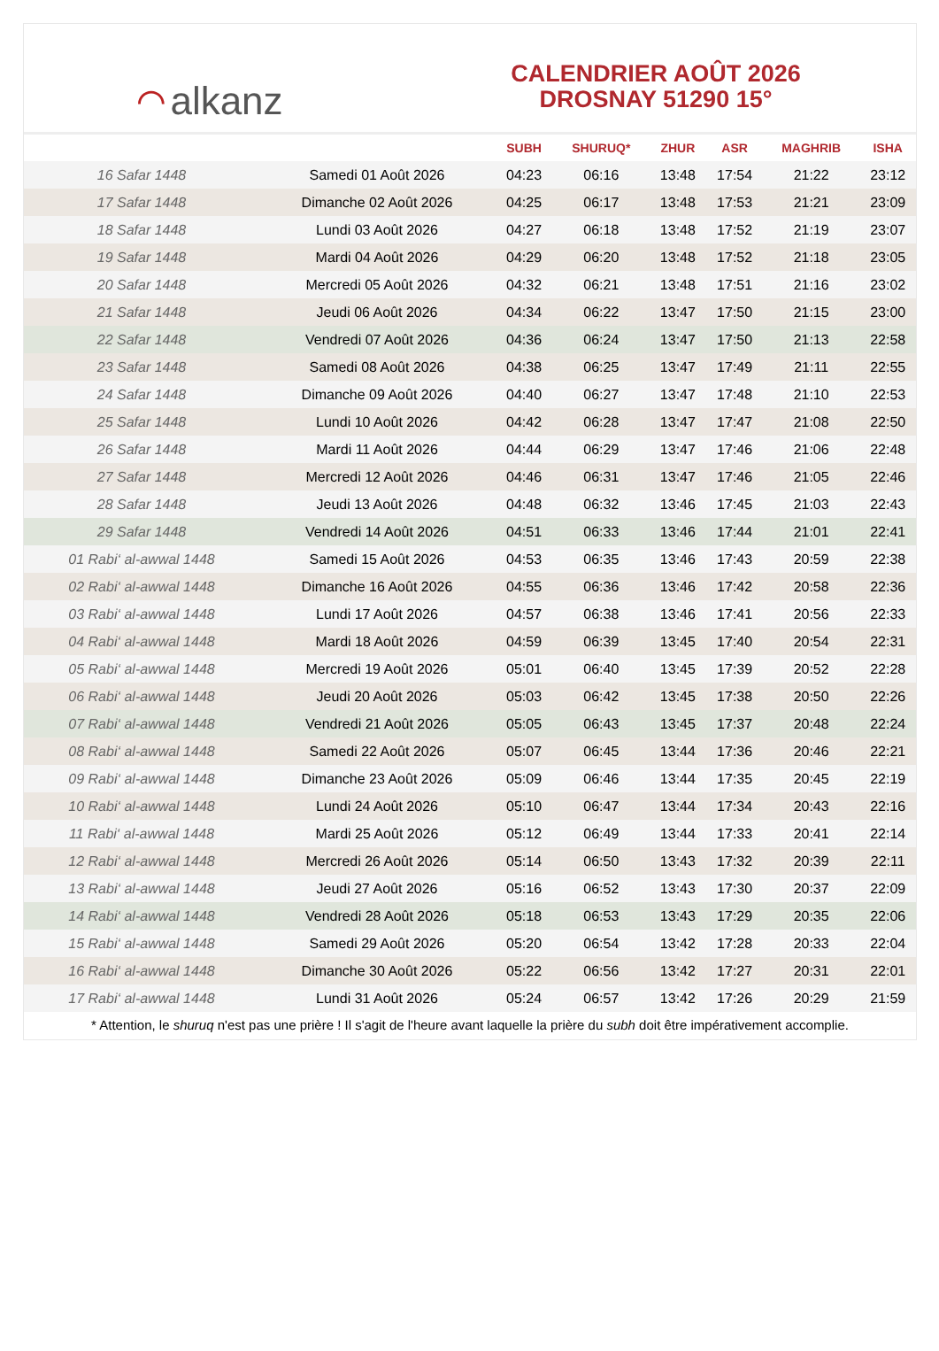⌒ alkanz
CALENDRIER AOÛT 2026
DROSNAY 51290 15°
| | | SUBH | SHURUQ* | ZHUR | ASR | MAGHRIB | ISHA |
| --- | --- | --- | --- | --- | --- | --- | --- |
| 16 Safar 1448 | Samedi 01 Août 2026 | 04:23 | 06:16 | 13:48 | 17:54 | 21:22 | 23:12 |
| 17 Safar 1448 | Dimanche 02 Août 2026 | 04:25 | 06:17 | 13:48 | 17:53 | 21:21 | 23:09 |
| 18 Safar 1448 | Lundi 03 Août 2026 | 04:27 | 06:18 | 13:48 | 17:52 | 21:19 | 23:07 |
| 19 Safar 1448 | Mardi 04 Août 2026 | 04:29 | 06:20 | 13:48 | 17:52 | 21:18 | 23:05 |
| 20 Safar 1448 | Mercredi 05 Août 2026 | 04:32 | 06:21 | 13:48 | 17:51 | 21:16 | 23:02 |
| 21 Safar 1448 | Jeudi 06 Août 2026 | 04:34 | 06:22 | 13:47 | 17:50 | 21:15 | 23:00 |
| 22 Safar 1448 | Vendredi 07 Août 2026 | 04:36 | 06:24 | 13:47 | 17:50 | 21:13 | 22:58 |
| 23 Safar 1448 | Samedi 08 Août 2026 | 04:38 | 06:25 | 13:47 | 17:49 | 21:11 | 22:55 |
| 24 Safar 1448 | Dimanche 09 Août 2026 | 04:40 | 06:27 | 13:47 | 17:48 | 21:10 | 22:53 |
| 25 Safar 1448 | Lundi 10 Août 2026 | 04:42 | 06:28 | 13:47 | 17:47 | 21:08 | 22:50 |
| 26 Safar 1448 | Mardi 11 Août 2026 | 04:44 | 06:29 | 13:47 | 17:46 | 21:06 | 22:48 |
| 27 Safar 1448 | Mercredi 12 Août 2026 | 04:46 | 06:31 | 13:47 | 17:46 | 21:05 | 22:46 |
| 28 Safar 1448 | Jeudi 13 Août 2026 | 04:48 | 06:32 | 13:46 | 17:45 | 21:03 | 22:43 |
| 29 Safar 1448 | Vendredi 14 Août 2026 | 04:51 | 06:33 | 13:46 | 17:44 | 21:01 | 22:41 |
| 01 Rabi‘ al-awwal 1448 | Samedi 15 Août 2026 | 04:53 | 06:35 | 13:46 | 17:43 | 20:59 | 22:38 |
| 02 Rabi‘ al-awwal 1448 | Dimanche 16 Août 2026 | 04:55 | 06:36 | 13:46 | 17:42 | 20:58 | 22:36 |
| 03 Rabi‘ al-awwal 1448 | Lundi 17 Août 2026 | 04:57 | 06:38 | 13:46 | 17:41 | 20:56 | 22:33 |
| 04 Rabi‘ al-awwal 1448 | Mardi 18 Août 2026 | 04:59 | 06:39 | 13:45 | 17:40 | 20:54 | 22:31 |
| 05 Rabi‘ al-awwal 1448 | Mercredi 19 Août 2026 | 05:01 | 06:40 | 13:45 | 17:39 | 20:52 | 22:28 |
| 06 Rabi‘ al-awwal 1448 | Jeudi 20 Août 2026 | 05:03 | 06:42 | 13:45 | 17:38 | 20:50 | 22:26 |
| 07 Rabi‘ al-awwal 1448 | Vendredi 21 Août 2026 | 05:05 | 06:43 | 13:45 | 17:37 | 20:48 | 22:24 |
| 08 Rabi‘ al-awwal 1448 | Samedi 22 Août 2026 | 05:07 | 06:45 | 13:44 | 17:36 | 20:46 | 22:21 |
| 09 Rabi‘ al-awwal 1448 | Dimanche 23 Août 2026 | 05:09 | 06:46 | 13:44 | 17:35 | 20:45 | 22:19 |
| 10 Rabi‘ al-awwal 1448 | Lundi 24 Août 2026 | 05:10 | 06:47 | 13:44 | 17:34 | 20:43 | 22:16 |
| 11 Rabi‘ al-awwal 1448 | Mardi 25 Août 2026 | 05:12 | 06:49 | 13:44 | 17:33 | 20:41 | 22:14 |
| 12 Rabi‘ al-awwal 1448 | Mercredi 26 Août 2026 | 05:14 | 06:50 | 13:43 | 17:32 | 20:39 | 22:11 |
| 13 Rabi‘ al-awwal 1448 | Jeudi 27 Août 2026 | 05:16 | 06:52 | 13:43 | 17:30 | 20:37 | 22:09 |
| 14 Rabi‘ al-awwal 1448 | Vendredi 28 Août 2026 | 05:18 | 06:53 | 13:43 | 17:29 | 20:35 | 22:06 |
| 15 Rabi‘ al-awwal 1448 | Samedi 29 Août 2026 | 05:20 | 06:54 | 13:42 | 17:28 | 20:33 | 22:04 |
| 16 Rabi‘ al-awwal 1448 | Dimanche 30 Août 2026 | 05:22 | 06:56 | 13:42 | 17:27 | 20:31 | 22:01 |
| 17 Rabi‘ al-awwal 1448 | Lundi 31 Août 2026 | 05:24 | 06:57 | 13:42 | 17:26 | 20:29 | 21:59 |
* Attention, le shuruq n'est pas une prière ! Il s'agit de l'heure avant laquelle la prière du subh doit être impérativement accomplie.